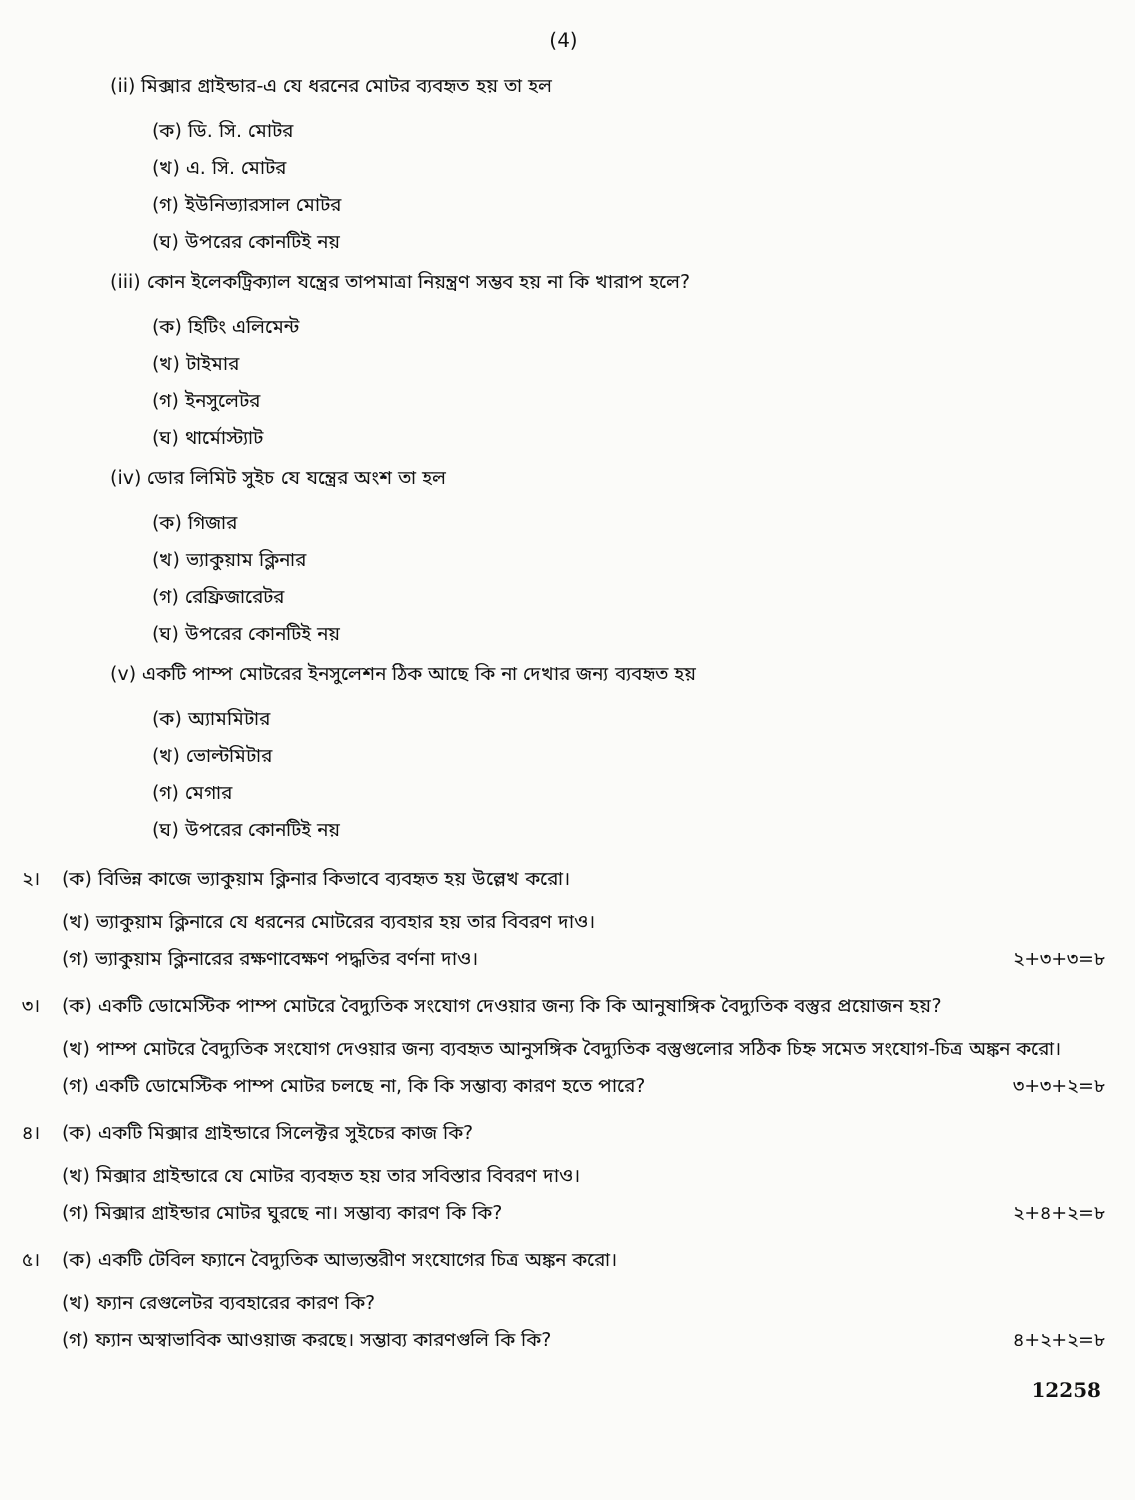(4)
(ii) মিক্সার গ্রাইন্ডার-এ যে ধরনের মোটর ব্যবহৃত হয় তা হল
(ক) ডি. সি. মোটর
(খ) এ. সি. মোটর
(গ) ইউনিভ্যারসাল মোটর
(ঘ) উপরের কোনটিই নয়
(iii) কোন ইলেকট্রিক্যাল যন্ত্রের তাপমাত্রা নিয়ন্ত্রণ সম্ভব হয় না কি খারাপ হলে?
(ক) হিটিং এলিমেন্ট
(খ) টাইমার
(গ) ইনসুলেটর
(ঘ) থার্মোস্ট্যাট
(iv) ডোর লিমিট সুইচ যে যন্ত্রের অংশ তা হল
(ক) গিজার
(খ) ভ্যাকুয়াম ক্লিনার
(গ) রেফ্রিজারেটর
(ঘ) উপরের কোনটিই নয়
(v) একটি পাম্প মোটরের ইনসুলেশন ঠিক আছে কি না দেখার জন্য ব্যবহৃত হয়
(ক) অ্যামমিটার
(খ) ভোল্টমিটার
(গ) মেগার
(ঘ) উপরের কোনটিই নয়
২। (ক) বিভিন্ন কাজে ভ্যাকুয়াম ক্লিনার কিভাবে ব্যবহৃত হয় উল্লেখ করো।
(খ) ভ্যাকুয়াম ক্লিনারে যে ধরনের মোটরের ব্যবহার হয় তার বিবরণ দাও।
(গ) ভ্যাকুয়াম ক্লিনারের রক্ষণাবেক্ষণ পদ্ধতির বর্ণনা দাও। ২+৩+৩=৮
৩। (ক) একটি ডোমেস্টিক পাম্প মোটরে বৈদ্যুতিক সংযোগ দেওয়ার জন্য কি কি আনুষাঙ্গিক বৈদ্যুতিক বস্তুর প্রয়োজন হয়?
(খ) পাম্প মোটরে বৈদ্যুতিক সংযোগ দেওয়ার জন্য ব্যবহৃত আনুসঙ্গিক বৈদ্যুতিক বস্তুগুলোর সঠিক চিহ্ন সমেত সংযোগ-চিত্র অঙ্কন করো।
(গ) একটি ডোমেস্টিক পাম্প মোটর চলছে না, কি কি সম্ভাব্য কারণ হতে পারে? ৩+৩+২=৮
৪। (ক) একটি মিক্সার গ্রাইন্ডারে সিলেক্টর সুইচের কাজ কি?
(খ) মিক্সার গ্রাইন্ডারে যে মোটর ব্যবহৃত হয় তার সবিস্তার বিবরণ দাও।
(গ) মিক্সার গ্রাইন্ডার মোটর ঘুরছে না। সম্ভাব্য কারণ কি কি? ২+৪+২=৮
৫। (ক) একটি টেবিল ফ্যানে বৈদ্যুতিক আভ্যন্তরীণ সংযোগের চিত্র অঙ্কন করো।
(খ) ফ্যান রেগুলেটর ব্যবহারের কারণ কি?
(গ) ফ্যান অস্বাভাবিক আওয়াজ করছে। সম্ভাব্য কারণগুলি কি কি? ৪+২+২=৮
12258